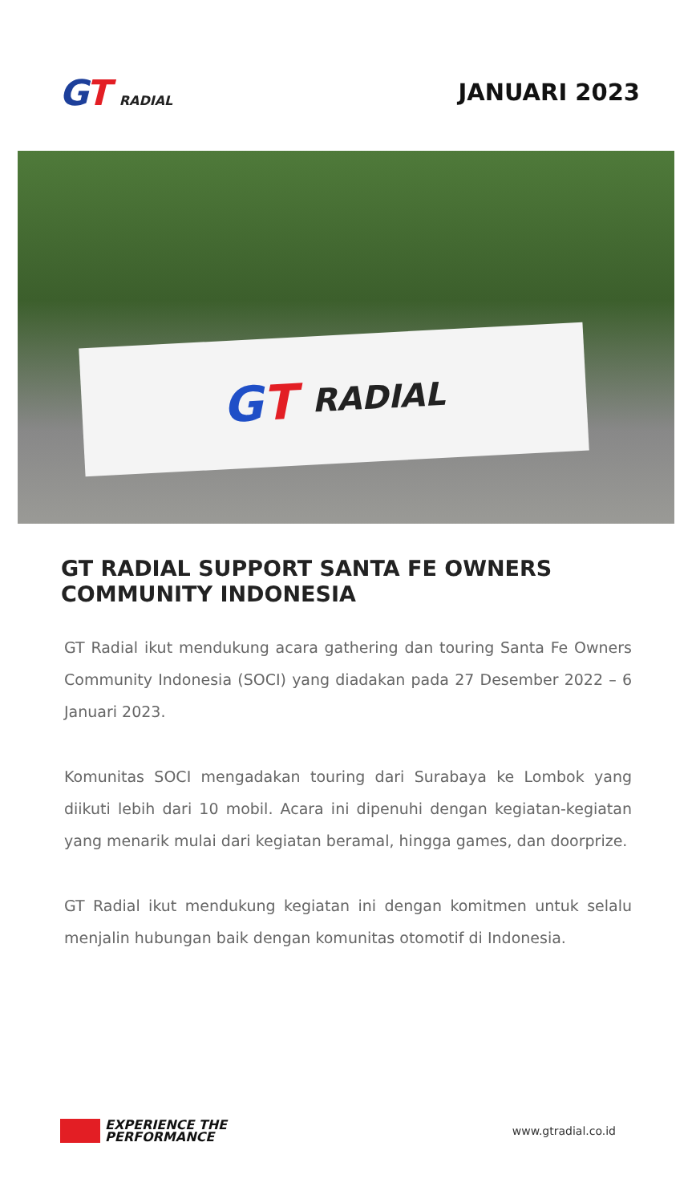GT RADIAL
JANUARI 2023
G T RADIAL
GT RADIAL SUPPORT SANTA FE OWNERS COMMUNITY INDONESIA
GT Radial ikut mendukung acara gathering dan touring Santa Fe Owners Community Indonesia (SOCI) yang diadakan pada 27 Desember 2022 – 6 Januari 2023.
Komunitas SOCI mengadakan touring dari Surabaya ke Lombok yang diikuti lebih dari 10 mobil. Acara ini dipenuhi dengan kegiatan-kegiatan yang menarik mulai dari kegiatan beramal, hingga games, dan doorprize.
GT Radial ikut mendukung kegiatan ini dengan komitmen untuk selalu menjalin hubungan baik dengan komunitas otomotif di Indonesia.
EXPERIENCE THE
PERFORMANCE
www.gtradial.co.id